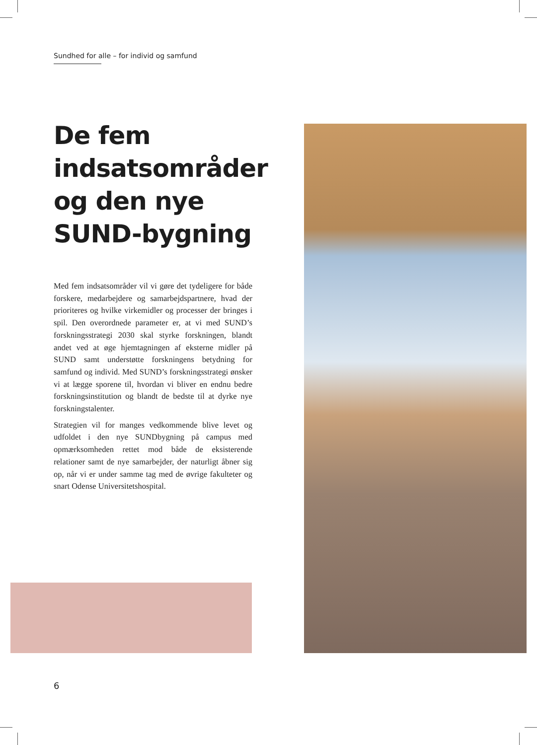Sundhed for alle – for individ og samfund
De fem indsatsområder og den nye SUND-bygning
Med fem indsatsområder vil vi gøre det tydeligere for både forskere, medarbejdere og samarbejdspartnere, hvad der prioriteres og hvilke virkemidler og processer der bringes i spil. Den overordnede parameter er, at vi med SUND’s forskningsstrategi 2030 skal styrke forskningen, blandt andet ved at øge hjemtagningen af eksterne midler på SUND samt understøtte forskningens betydning for samfund og individ. Med SUND’s forskningsstrategi ønsker vi at lægge sporene til, hvordan vi bliver en endnu bedre forskningsinstitution og blandt de bedste til at dyrke nye forskningstalenter.
Strategien vil for manges vedkommende blive levet og udfoldet i den nye SUNDbygning på campus med opmærksomheden rettet mod både de eksisterende relationer samt de nye samarbejder, der naturligt åbner sig op, når vi er under samme tag med de øvrige fakulteter og snart Odense Universitetshospital.
6